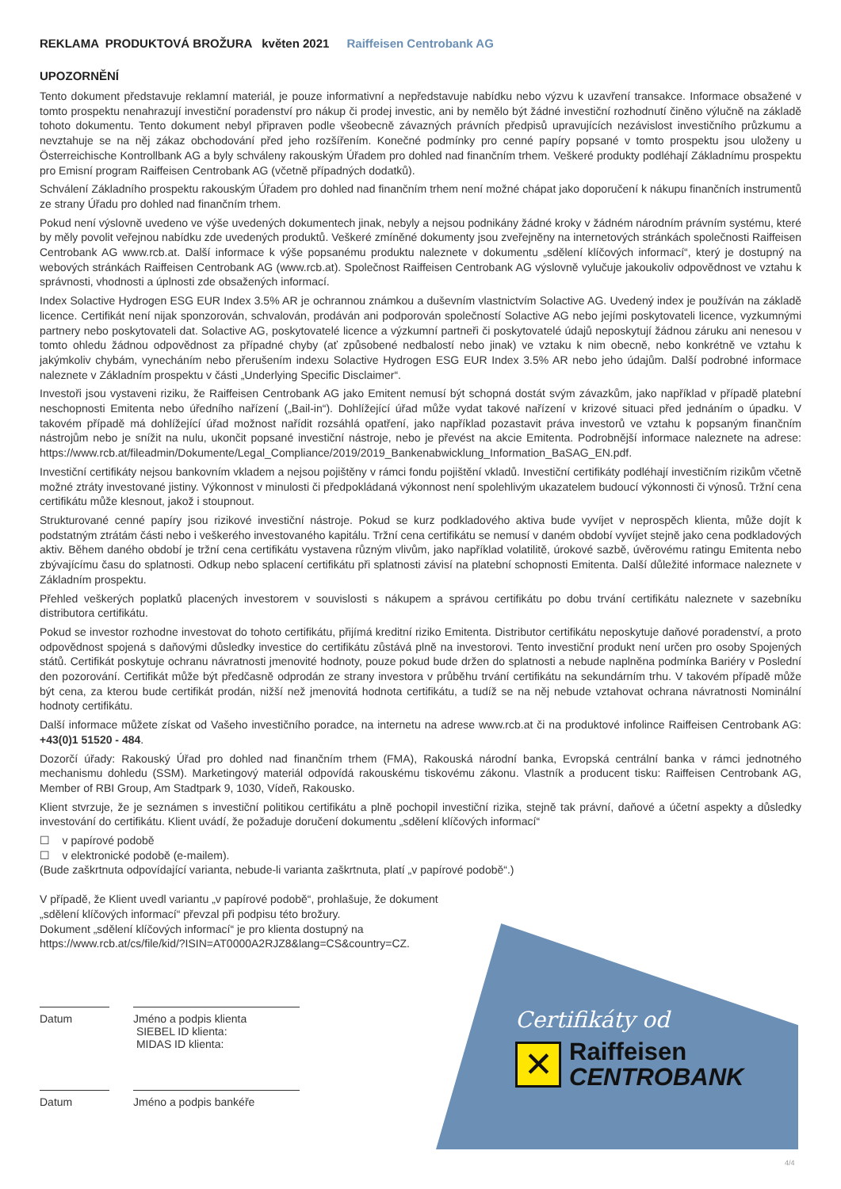REKLAMA PRODUKTOVÁ BROŽURA květen 2021 Raiffeisen Centrobank AG
UPOZORNĚNÍ
Tento dokument představuje reklamní materiál, je pouze informativní a nepředstavuje nabídku nebo výzvu k uzavření transakce. Informace obsažené v tomto prospektu nenahrazují investiční poradenství pro nákup či prodej investic, ani by nemělo být žádné investiční rozhodnutí činěno výlučně na základě tohoto dokumentu. Tento dokument nebyl připraven podle všeobecně závazných právních předpisů upravujících nezávislost investičního průzkumu a nevztahuje se na něj zákaz obchodování před jeho rozšířením. Konečné podmínky pro cenné papíry popsané v tomto prospektu jsou uloženy u Österreichische Kontrollbank AG a byly schváleny rakouským Úřadem pro dohled nad finančním trhem. Veškeré produkty podléhají Základnímu prospektu pro Emisní program Raiffeisen Centrobank AG (včetně případných dodatků).
Schválení Základního prospektu rakouským Úřadem pro dohled nad finančním trhem není možné chápat jako doporučení k nákupu finančních instrumentů ze strany Úřadu pro dohled nad finančním trhem.
Pokud není výslovně uvedeno ve výše uvedených dokumentech jinak, nebyly a nejsou podnikány žádné kroky v žádném národním právním systému, které by měly povolit veřejnou nabídku zde uvedených produktů. Veškeré zmíněné dokumenty jsou zveřejněny na internetových stránkách společnosti Raiffeisen Centrobank AG www.rcb.at. Další informace k výše popsanému produktu naleznete v dokumentu „sdělení klíčových informací“, který je dostupný na webových stránkách Raiffeisen Centrobank AG (www.rcb.at). Společnost Raiffeisen Centrobank AG výslovně vylučuje jakoukoliv odpovědnost ve vztahu k správnosti, vhodnosti a úplnosti zde obsažených informací.
Index Solactive Hydrogen ESG EUR Index 3.5% AR je ochrannou známkou a duševním vlastnictvím Solactive AG. Uvedený index je používán na základě licence. Certifikát není nijak sponzorován, schvalován, prodáván ani podporován společností Solactive AG nebo jejími poskytovateli licence, vyzkumnými partnery nebo poskytovateli dat. Solactive AG, poskytovatelé licence a výzkumní partneři či poskytovatelé údajů neposkytují žádnou záruku ani nenesou v tomto ohledu žádnou odpovědnost za případné chyby (ať způsobené nedbalostí nebo jinak) ve vztaku k nim obecně, nebo konkrétně ve vztahu k jakýmkoliv chybám, vynecháním nebo přerušením indexu Solactive Hydrogen ESG EUR Index 3.5% AR nebo jeho údajům. Další podrobné informace naleznete v Základním prospektu v části „Underlying Specific Disclaimer“.
Investoři jsou vystaveni riziku, že Raiffeisen Centrobank AG jako Emitent nemusí být schopná dostát svým závazkům, jako například v případě platební neschopnosti Emitenta nebo úředního nařízení („Bail-in“). Dohlížející úřad může vydat takové nařízení v krizové situaci před jednáním o úpadku. V takovém případě má dohlížející úřad možnost nařídit rozsáhlá opatření, jako například pozastavit práva investorů ve vztahu k popsaným finančním nástrojům nebo je snížit na nulu, ukončit popsané investiční nástroje, nebo je převést na akcie Emitenta. Podrobnější informace naleznete na adrese: https://www.rcb.at/fileadmin/Dokumente/Legal_Compliance/2019/2019_Bankenabwicklung_Information_BaSAG_EN.pdf.
Investiční certifikáty nejsou bankovním vkladem a nejsou pojištěny v rámci fondu pojištění vkladů. Investiční certifikáty podléhají investičním rizikům včetně možné ztráty investované jistiny. Výkonnost v minulosti či předpokládaná výkonnost není spolehlivým ukazatelem budoucí výkonnosti či výnosů. Tržní cena certifikátu může klesnout, jakož i stoupnout.
Strukturované cenné papíry jsou rizikové investiční nástroje. Pokud se kurz podkladového aktiva bude vyvíjet v neprospěch klienta, může dojít k podstatným ztrátám části nebo i veškerého investovaného kapitálu. Tržní cena certifikátu se nemusí v daném období vyvíjet stejně jako cena podkladových aktiv. Během daného období je tržní cena certifikátu vystavena různým vlivům, jako například volatilitě, úrokové sazbě, úvěrovému ratingu Emitenta nebo zbývajícímu času do splatnosti. Odkup nebo splacení certifikátu při splatnosti závisí na platební schopnosti Emitenta. Další důležité informace naleznete v Základním prospektu.
Přehled veškerých poplatků placených investorem v souvislosti s nákupem a správou certifikátu po dobu trvání certifikátu naleznete v sazebníku distributora certifikátu.
Pokud se investor rozhodne investovat do tohoto certifikátu, přijímá kreditní riziko Emitenta. Distributor certifikátu neposkytuje daňové poradenství, a proto odpovědnost spojená s daňovými důsledky investice do certifikátu zůstává plně na investorovi. Tento investiční produkt není určen pro osoby Spojených států. Certifikát poskytuje ochranu návratnosti jmenovité hodnoty, pouze pokud bude držen do splatnosti a nebude naplněna podmínka Bariéry v Poslední den pozorování. Certifikát může být předčasně odprodán ze strany investora v průběhu trvání certifikátu na sekundárním trhu. V takovém případě může být cena, za kterou bude certifikát prodán, nižší než jmenovitá hodnota certifikátu, a tudíž se na něj nebude vztahovat ochrana návratnosti Nominální hodnoty certifikátu.
Další informace můžete získat od Vašeho investičního poradce, na internetu na adrese www.rcb.at či na produktové infolince Raiffeisen Centrobank AG: +43(0)1 51520 - 484.
Dozorčí úřady: Rakouský Úřad pro dohled nad finančním trhem (FMA), Rakouská národní banka, Evropská centrální banka v rámci jednotného mechanismu dohledu (SSM). Marketingový materiál odpovídá rakouskému tiskovému zákonu. Vlastník a producent tisku: Raiffeisen Centrobank AG, Member of RBI Group, Am Stadtpark 9, 1030, Vídeň, Rakousko.
Klient stvrzuje, že je seznámen s investiční politikou certifikátu a plně pochopil investiční rizika, stejně tak právní, daňové a účetní aspekty a důsledky investování do certifikátu. Klient uvádí, že požaduje doručení dokumentu „sdělení klíčových informací“
☐ v papírové podobě
☐ v elektronické podobě (e-mailem).
(Bude zaškrtnuta odpovídající varianta, nebude-li varianta zaškrtnuta, platí „v papírové podobě“.)
V případě, že Klient uvedl variantu „v papírové podobě“, prohlašuje, že dokument
„sdělení klíčových informací“ převzal při podpisu této brožury.
Dokument „sdělení klíčových informací“ je pro klienta dostupný na
https://www.rcb.at/cs/file/kid/?ISIN=AT0000A2RJZ8&lang=CS&country=CZ.
Datum Jméno a podpis klienta
SIEBEL ID klienta:
MIDAS ID klienta:
Datum Jméno a podpis bankéře
Certifikáty od
✕
Raiffeisen
CENTROBANK
4/4